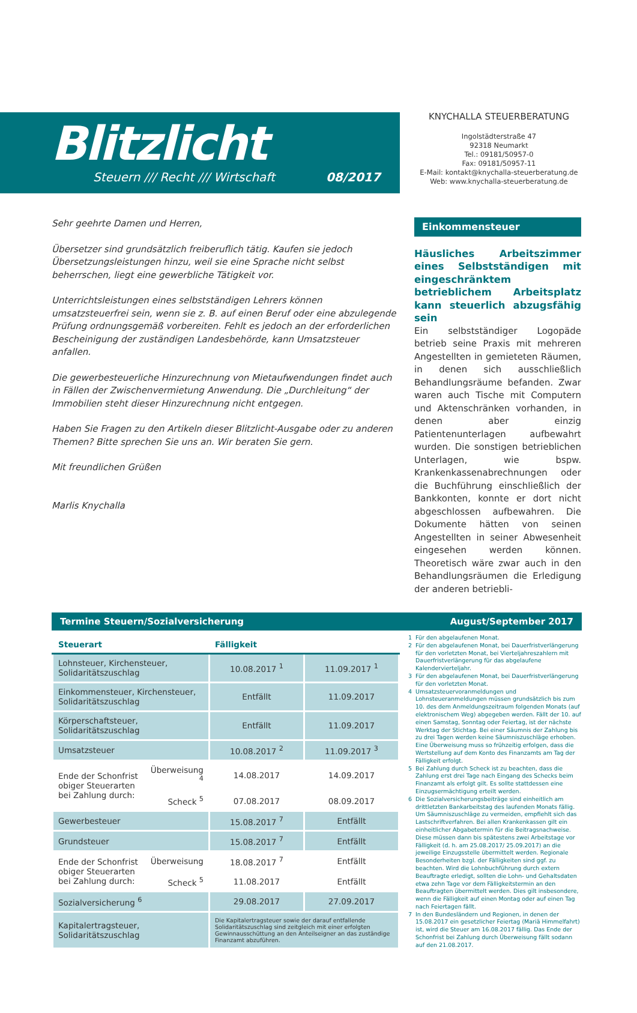Blitzlicht
Steuern /// Recht /// Wirtschaft 08/2017
KNYCHALLA STEUERBERATUNG
Ingolstädterstraße 47
92318 Neumarkt
Tel.: 09181/50957-0
Fax: 09181/50957-11
E-Mail: kontakt@knychalla-steuerberatung.de
Web: www.knychalla-steuerberatung.de
Sehr geehrte Damen und Herren,
Übersetzer sind grundsätzlich freiberuflich tätig. Kaufen sie jedoch Übersetzungsleistungen hinzu, weil sie eine Sprache nicht selbst beherrschen, liegt eine gewerbliche Tätigkeit vor.
Unterrichtsleistungen eines selbstständigen Lehrers können umsatzsteuerfrei sein, wenn sie z. B. auf einen Beruf oder eine abzulegende Prüfung ordnungsgemäß vorbereiten. Fehlt es jedoch an der erforderlichen Bescheinigung der zuständigen Landesbehörde, kann Umsatzsteuer anfallen.
Die gewerbesteuerliche Hinzurechnung von Mietaufwendungen findet auch in Fällen der Zwischenvermietung Anwendung. Die „Durchleitung“ der Immobilien steht dieser Hinzurechnung nicht entgegen.
Haben Sie Fragen zu den Artikeln dieser Blitzlicht-Ausgabe oder zu anderen Themen? Bitte sprechen Sie uns an. Wir beraten Sie gern.
Mit freundlichen Grüßen
Marlis Knychalla
Einkommensteuer
Häusliches Arbeitszimmer eines Selbstständigen mit eingeschränktem betrieblichem Arbeitsplatz kann steuerlich abzugsfähig sein
Ein selbstständiger Logopäde betrieb seine Praxis mit mehreren Angestellten in gemieteten Räumen, in denen sich ausschließlich Behandlungsräume befanden. Zwar waren auch Tische mit Computern und Aktenschränken vorhanden, in denen aber einzig Patientenunterlagen aufbewahrt wurden. Die sonstigen betrieblichen Unterlagen, wie bspw. Krankenkassenabrechnungen oder die Buchführung einschließlich der Bankkonten, konnte er dort nicht abgeschlossen aufbewahren. Die Dokumente hätten von seinen Angestellten in seiner Abwesenheit eingesehen werden können. Theoretisch wäre zwar auch in den Behandlungsräumen die Erledigung der anderen betriebli-
Termine Steuern/Sozialversicherung August/September 2017
| Steuerart | | Fälligkeit | |
| --- | --- | --- | --- |
| Lohnsteuer, Kirchensteuer, Solidaritätszuschlag | | 10.08.2017 <sup>1</sup> | 11.09.2017 <sup>1</sup> |
| Einkommensteuer, Kirchensteuer, Solidaritätszuschlag | | Entfällt | 11.09.2017 |
| Körperschaftsteuer, Solidaritätszuschlag | | Entfällt | 11.09.2017 |
| Umsatzsteuer | | 10.08.2017 <sup>2</sup> | 11.09.2017 <sup>3</sup> |
| Ende der Schonfrist obiger Steuerarten bei Zahlung durch: | Überweisung <sup>4</sup> | 14.08.2017 | 14.09.2017 |
| | Scheck <sup>5</sup> | 07.08.2017 | 08.09.2017 |
| Gewerbesteuer | | 15.08.2017 <sup>7</sup> | Entfällt |
| Grundsteuer | | 15.08.2017 <sup>7</sup> | Entfällt |
| Ende der Schonfrist obiger Steuerarten bei Zahlung durch: | Überweisung | 18.08.2017 <sup>7</sup> | Entfällt |
| | Scheck <sup>5</sup> | 11.08.2017 | Entfällt |
| Sozialversicherung <sup>6</sup> | | 29.08.2017 | 27.09.2017 |
| Kapitalertragsteuer, Solidaritätszuschlag | | Die Kapitalertragsteuer sowie der darauf entfallende Solidaritätszuschlag sind zeitgleich mit einer erfolgten Gewinnausschüttung an den Anteilseigner an das zuständige Finanzamt abzuführen. | |
1 Für den abgelaufenen Monat.
2 Für den abgelaufenen Monat, bei Dauerfristverlängerung für den vorletzten Monat, bei Vierteljahreszahlern mit Dauerfristverlängerung für das abgelaufene Kalendervierteljahr.
3 Für den abgelaufenen Monat, bei Dauerfristverlängerung für den vorletzten Monat.
4 Umsatzsteuervoranmeldungen und Lohnsteueranmeldungen müssen grundsätzlich bis zum 10. des dem Anmeldungszeitraum folgenden Monats (auf elektronischem Weg) abgegeben werden. Fällt der 10. auf einen Samstag, Sonntag oder Feiertag, ist der nächste Werktag der Stichtag. Bei einer Säumnis der Zahlung bis zu drei Tagen werden keine Säumniszuschläge erhoben. Eine Überweisung muss so frühzeitig erfolgen, dass die Wertstellung auf dem Konto des Finanzamts am Tag der Fälligkeit erfolgt.
5 Bei Zahlung durch Scheck ist zu beachten, dass die Zahlung erst drei Tage nach Eingang des Schecks beim Finanzamt als erfolgt gilt. Es sollte stattdessen eine Einzugsermächtigung erteilt werden.
6 Die Sozialversicherungsbeiträge sind einheitlich am drittletzten Bankarbeitstag des laufenden Monats fällig. Um Säumniszuschläge zu vermeiden, empfiehlt sich das Lastschriftverfahren. Bei allen Krankenkassen gilt ein einheitlicher Abgabetermin für die Beitragsnachweise. Diese müssen dann bis spätestens zwei Arbeitstage vor Fälligkeit (d. h. am 25.08.2017/ 25.09.2017) an die jeweilige Einzugsstelle übermittelt werden. Regionale Besonderheiten bzgl. der Fälligkeiten sind ggf. zu beachten. Wird die Lohnbuchführung durch extern Beauftragte erledigt, sollten die Lohn- und Gehaltsdaten etwa zehn Tage vor dem Fälligkeitstermin an den Beauftragten übermittelt werden. Dies gilt insbesondere, wenn die Fälligkeit auf einen Montag oder auf einen Tag nach Feiertagen fällt.
7 In den Bundesländern und Regionen, in denen der 15.08.2017 ein gesetzlicher Feiertag (Mariä Himmelfahrt) ist, wird die Steuer am 16.08.2017 fällig. Das Ende der Schonfrist bei Zahlung durch Überweisung fällt sodann auf den 21.08.2017.